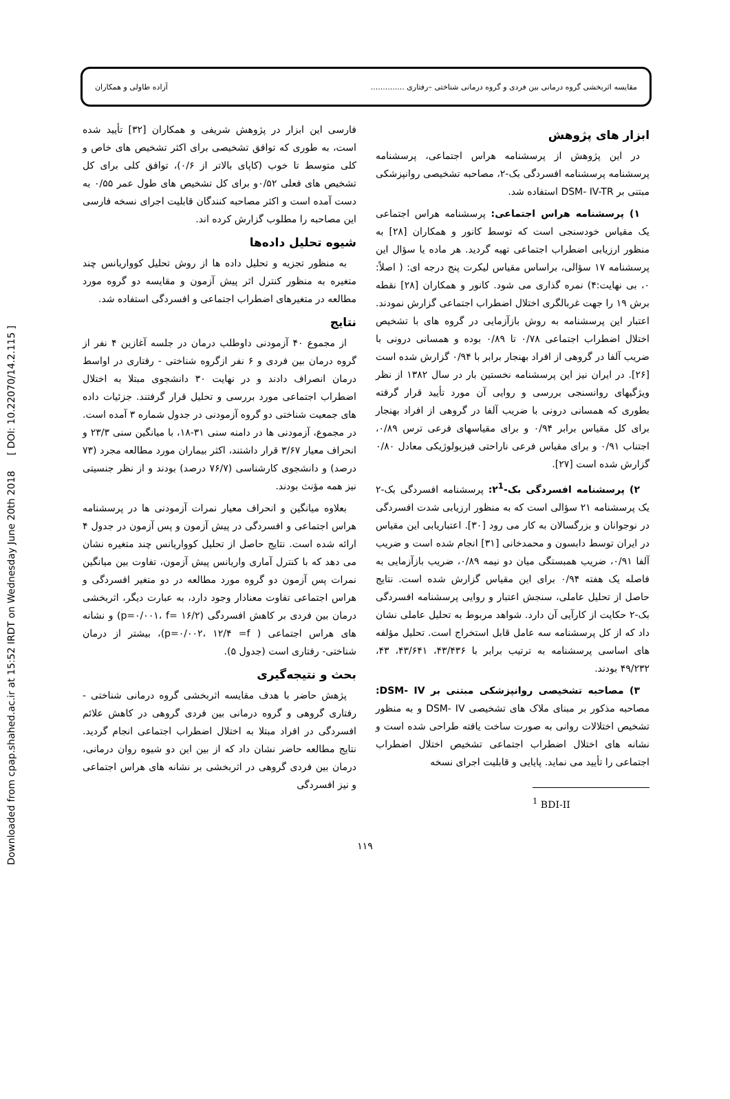Downloaded from cpap.shahed.ac.ir at 15:52 IRDT on Wednesday June 20th 2018 [ DOI: 10.22070/14.2.115 ]
مقایسه اثربخشی گروه درمانی بین فردی و گروه درمانی شناختی –رفتاری .............. آزاده طاولی و همکاران
ابزار های پژوهش
در این پژوهش از پرسشنامه هراس اجتماعی، پرسشنامه پرسشنامه پرسشنامه افسردگی بک-۲، مصاحبه تشخیصی روانپزشکی مبتنی بر DSM- IV-TR استفاده شد.
۱) پرسشنامه هراس اجتماعی: پرسشنامه هراس اجتماعی یک مقیاس خودسنجی است که توسط کانور و همکاران [۲۸] به منظور ارزیابی اضطراب اجتماعی تهیه گردید. هر ماده یا سؤال این پرسشنامه ۱۷ سؤالی، براساس مقیاس لیکرت پنج درجه ای: ( اصلاً: ۰، بی نهایت:۴) نمره گذاری می شود. کانور و همکاران [۲۸] نقطه برش ۱۹ را جهت غربالگری اختلال اضطراب اجتماعی گزارش نمودند. اعتبار این پرسشنامه به روش بازآزمایی در گروه های با تشخیص اختلال اضطراب اجتماعی ۰/۷۸ تا ۰/۸۹ بوده و همسانی درونی با ضریب آلفا در گروهی از افراد بهنجار برابر با ۰/۹۴ گزارش شده است [۲۶]. در ایران نیز این پرسشنامه نخستین بار در سال ۱۳۸۲ از نظر ویژگیهای روانسنجی بررسی و روایی آن مورد تأیید قرار گرفته بطوری که همسانی درونی با ضریب آلفا در گروهی از افراد بهنجار برای کل مقیاس برابر ۰/۹۴ و برای مقیاسهای فرعی ترس ۰/۸۹، اجتناب ۰/۹۱ و برای مقیاس فرعی ناراحتی فیزیولوژیکی معادل ۰/۸۰ گزارش شده است [۲۷].
۲) پرسشنامه افسردگی بک-۲<sup>1</sup>: پرسشنامه افسردگی بک-۲ یک پرسشنامه ۲۱ سؤالی است که به منظور ارزیابی شدت افسردگی در نوجوانان و بزرگسالان به کار می رود [۳۰]. اعتباریابی این مقیاس در ایران توسط دابسون و محمدخانی [۳۱] انجام شده است و ضریب آلفا ۰/۹۱، ضریب همبستگی میان دو نیمه ۰/۸۹، ضریب بازآزمایی به فاصله یک هفته ۰/۹۴ برای این مقیاس گزارش شده است. نتایج حاصل از تحلیل عاملی، سنجش اعتبار و روایی پرسشنامه افسردگی بک-۲ حکایت از کارآیی آن دارد. شواهد مربوط به تحلیل عاملی نشان داد که از کل پرسشنامه سه عامل قابل استخراج است. تحلیل مؤلفه های اساسی پرسشنامه به ترتیب برابر با ۴۳/۴۳۶، ۴۳/۶۴۱، ۴۳، ۴۹/۲۳۲ بودند.
۳) مصاحبه تشخیصی روانپزشکی مبتنی بر DSM- IV: مصاحبه مذکور بر مبنای ملاک های تشخیصی DSM- IV و به منظور تشخیص اختلالات روانی به صورت ساخت یافته طراحی شده است و نشانه های اختلال اضطراب اجتماعی تشخیص اختلال اضطراب اجتماعی را تأیید می نماید. پایایی و قابلیت اجرای نسخه
<sup>1</sup> BDI-II
فارسی این ابزار در پژوهش شریفی و همکاران [۳۲] تأیید شده است، به طوری که توافق تشخیصی برای اکثر تشخیص های خاص و کلی متوسط تا خوب (کاپای بالاتر از ۰/۶)، توافق کلی برای کل تشخیص های فعلی ۰/۵۲و برای کل تشخیص های طول عمر ۰/۵۵ به دست آمده است و اکثر مصاحبه کنندگان قابلیت اجرای نسخه فارسی این مصاحبه را مطلوب گزارش کرده اند.
شیوه تحلیل داده‌ها
به منظور تجزیه و تحلیل داده ها از روش تحلیل کوواریانس چند متغیره به منظور کنترل اثر پیش آزمون و مقایسه دو گروه مورد مطالعه در متغیرهای اضطراب اجتماعی و افسردگی استفاده شد.
نتایج
از مجموع ۴۰ آزمودنی داوطلب درمان در جلسه آغازین ۴ نفر از گروه درمان بین فردی و ۶ نفر ازگروه شناختی - رفتاری در اواسط درمان انصراف دادند و در نهایت ۳۰ دانشجوی مبتلا به اختلال اضطراب اجتماعی مورد بررسی و تحلیل قرار گرفتند. جزئیات داده های جمعیت شناختی دو گروه آزمودنی در جدول شماره ۳ آمده است. در مجموع، آزمودنی ها در دامنه سنی ۳۱-۱۸، با میانگین سنی ۲۳/۳ و انحراف معیار ۳/۶۷ قرار داشتند، اکثر بیماران مورد مطالعه مجرد (۷۳ درصد) و دانشجوی کارشناسی (۷۶/۷ درصد) بودند و از نظر جنسیتی نیز همه مؤنث بودند.
بعلاوه میانگین و انحراف معیار نمرات آزمودنی ها در پرسشنامه هراس اجتماعی و افسردگی در پیش آزمون و پس آزمون در جدول ۴ ارائه شده است. نتایج حاصل از تحلیل کوواریانس چند متغیره نشان می دهد که با کنترل آماری واریانس پیش آزمون، تفاوت بین میانگین نمرات پس آزمون دو گروه مورد مطالعه در دو متغیر افسردگی و هراس اجتماعی تفاوت معنادار وجود دارد، به عبارت دیگر، اثربخشی درمان بین فردی بر کاهش افسردگی (p=۰/۰۰۱، f= ۱۶/۲) و نشانه های هراس اجتماعی ( p=۰/۰۰۲، ۱۲/۴ =f)، بیشتر از درمان شناختی- رفتاری است (جدول ۵).
بحث و نتیجه‌گیری
پژهش حاضر با هدف مقایسه اثربخشی گروه درمانی شناختی - رفتاری گروهی و گروه درمانی بین فردی گروهی در کاهش علائم افسردگی در افراد مبتلا به اختلال اضطراب اجتماعی انجام گردید. نتایج مطالعه حاضر نشان داد که از بین این دو شیوه روان درمانی، درمان بین فردی گروهی در اثربخشی بر نشانه های هراس اجتماعی و نیز افسردگی
۱۱۹